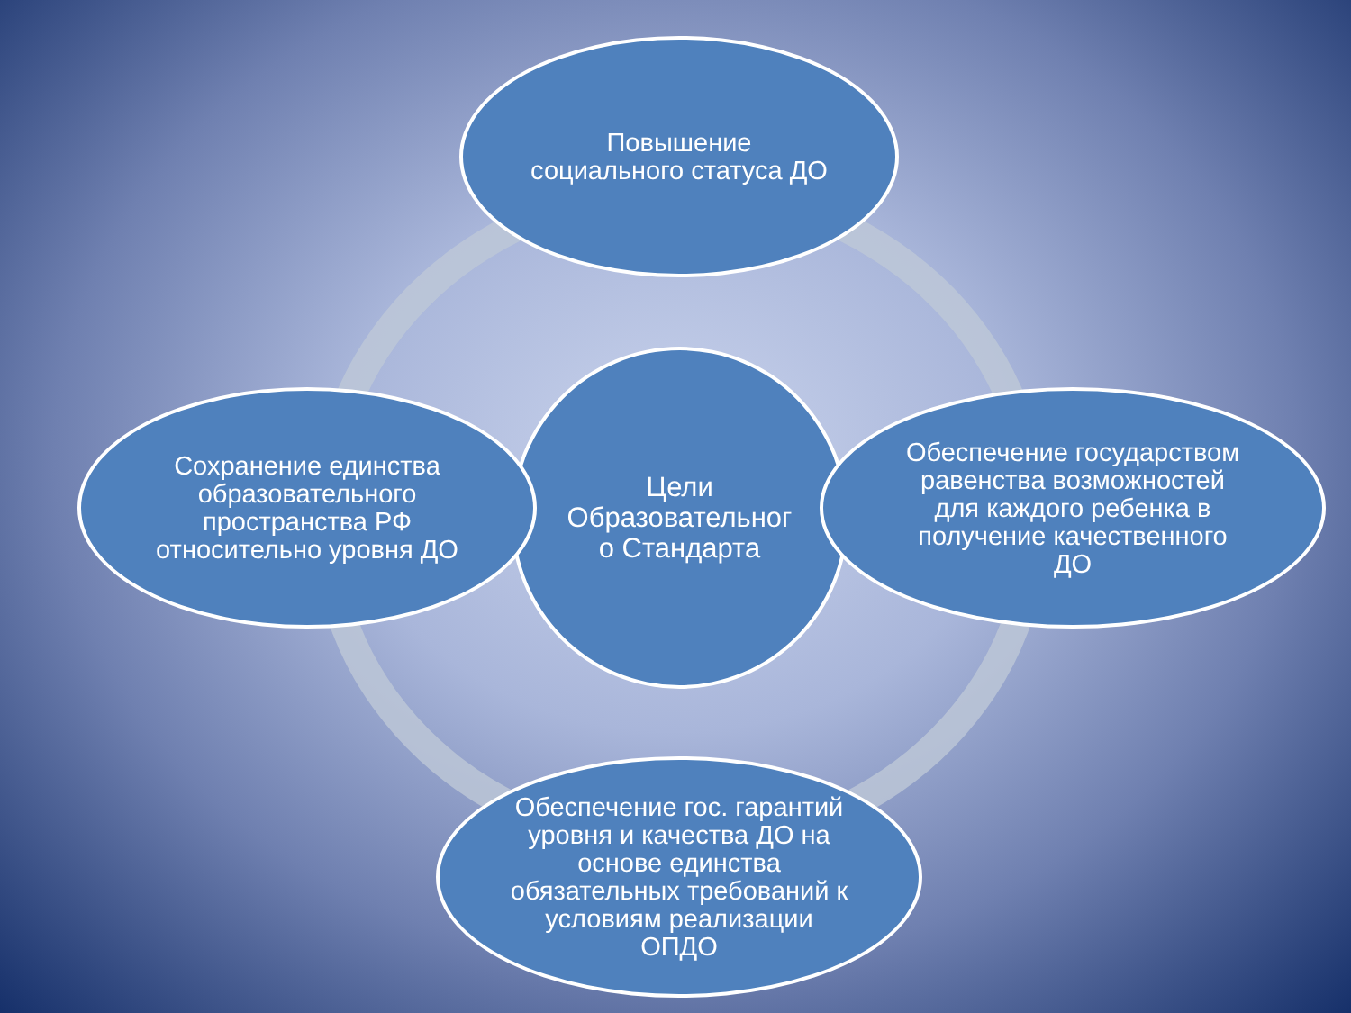Цели
Образовательног
о Стандарта
Повышение
социального статуса ДО
Сохранение единства
образовательного
пространства РФ
относительно уровня ДО
Обеспечение государством
равенства возможностей
для каждого ребенка в
получение качественного
ДО
Обеспечение гос. гарантий
уровня и качества ДО на
основе единства
обязательных требований к
условиям реализации
ОПДО